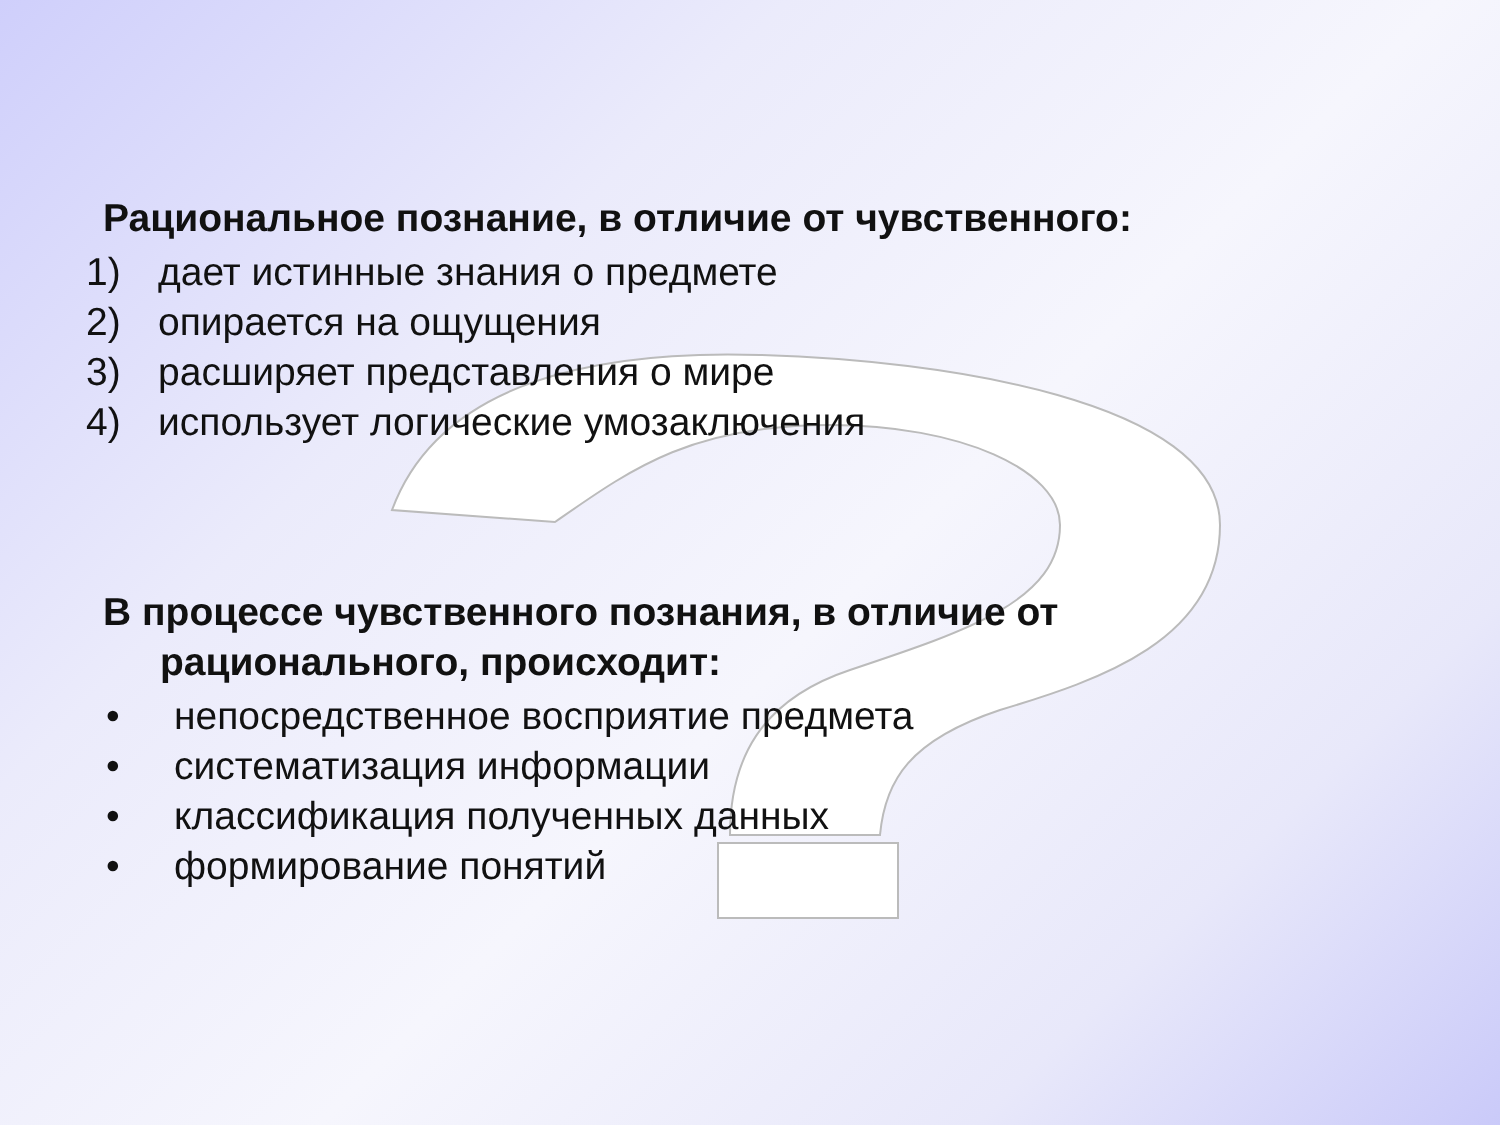Рациональное познание, в отличие от чувственного:
1) дает истинные знания о предмете
2) опирается на ощущения
3) расширяет представления о мире
4) использует логические умозаключения
В процессе чувственного познания, в отличие от рационального, происходит:
• непосредственное восприятие предмета
• систематизация информации
• классификация полученных данных
• формирование понятий